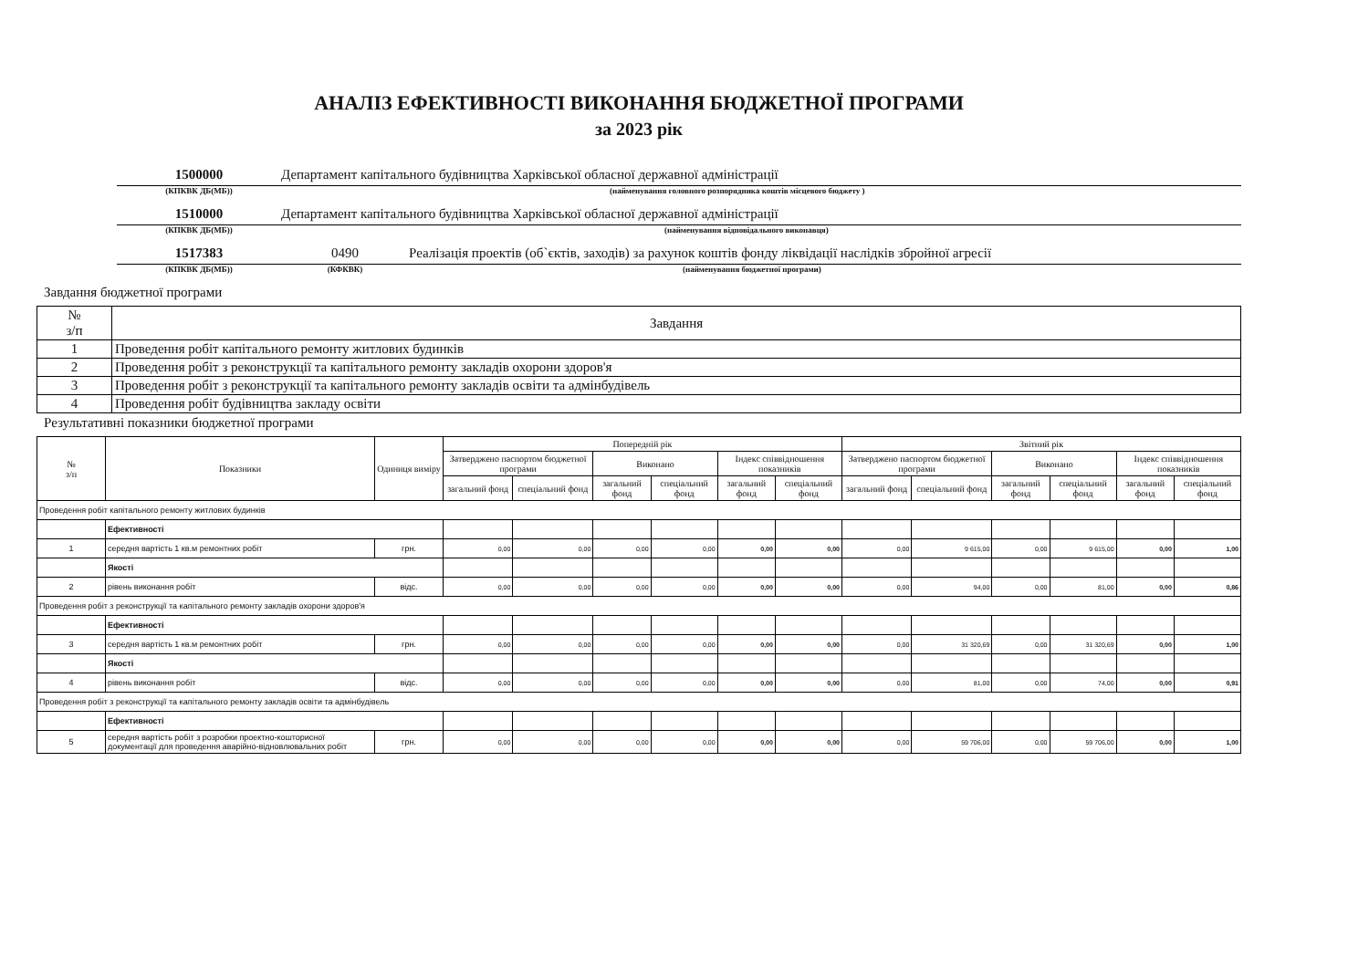АНАЛІЗ ЕФЕКТИВНОСТІ ВИКОНАННЯ БЮДЖЕТНОЇ ПРОГРАМИ
за 2023 рік
1500000 Департамент капітального будівництва Харківської обласної державної адміністрації
(КПКВК ДБ(МБ)) (найменування головного розпорядника коштів місцевого бюджету )
1510000 Департамент капітального будівництва Харківської обласної державної адміністрації
(КПКВК ДБ(МБ)) (найменування відповідального виконавця)
1517383 0490 Реалізація проектів (об`єктів, заходів) за рахунок коштів фонду ліквідації наслідків збройної агресії
(КПКВК ДБ(МБ)) (КФКВК) (найменування бюджетної програми)
Завдання бюджетної програми
| № з/п | Завдання |
| 1 | Проведення робіт капітального ремонту житлових будинків |
| 2 | Проведення робіт з реконструкції та капітального ремонту закладів охорони здоров'я |
| 3 | Проведення робіт з реконструкції та капітального ремонту закладів освіти та адмінбудівель |
| 4 | Проведення робіт будівництва закладу освіти |
Результативні показники бюджетної програми
| № з/п | Показники | Одиниця виміру | Попередній рік | | | | | | Звітний рік | | | | | |
| --- | --- | --- | --- | --- | --- | --- | --- | --- | --- | --- | --- | --- | --- | --- |
| | | | Затверджено паспортом бюджетної програми | | Виконано | | Індекс співвідношення показників | | Затверджено паспортом бюджетної програми | | Виконано | | Індекс співвідношення показників | |
| | | | загальний фонд | спеціальний фонд | загальний фонд | спеціальний фонд | загальний фонд | спеціальний фонд | загальний фонд | спеціальний фонд | загальний фонд | спеціальний фонд | загальний фонд | спеціальний фонд |
| Проведення робіт капітального ремонту житлових будинків | | | | | | | | | | | | | | |
| | Ефективності | | | | | | | | | | | | | |
| 1 | середня вартість 1 кв.м ремонтних робіт | грн. | 0,00 | 0,00 | 0,00 | 0,00 | 0,00 | 0,00 | 0,00 | 9 615,00 | 0,00 | 9 615,00 | 0,00 | 1,00 |
| | Якості | | | | | | | | | | | | | |
| 2 | рівень виконання робіт | відс. | 0,00 | 0,00 | 0,00 | 0,00 | 0,00 | 0,00 | 0,00 | 94,00 | 0,00 | 81,00 | 0,00 | 0,86 |
| Проведення робіт з реконструкції та капітального ремонту закладів охорони здоров'я | | | | | | | | | | | | | | |
| | Ефективності | | | | | | | | | | | | | |
| 3 | середня вартість 1 кв.м ремонтних робіт | грн. | 0,00 | 0,00 | 0,00 | 0,00 | 0,00 | 0,00 | 0,00 | 31 320,69 | 0,00 | 31 320,69 | 0,00 | 1,00 |
| | Якості | | | | | | | | | | | | | |
| 4 | рівень виконання робіт | відс. | 0,00 | 0,00 | 0,00 | 0,00 | 0,00 | 0,00 | 0,00 | 81,00 | 0,00 | 74,00 | 0,00 | 0,91 |
| Проведення робіт з реконструкції та капітального ремонту закладів освіти та адмінбудівель | | | | | | | | | | | | | | |
| | Ефективності | | | | | | | | | | | | | |
| 5 | середня вартість робіт з розробки проектно-кошторисної документації для проведення аварійно-відновлювальних робіт | грн. | 0,00 | 0,00 | 0,00 | 0,00 | 0,00 | 0,00 | 0,00 | 59 706,00 | 0,00 | 59 706,00 | 0,00 | 1,00 |